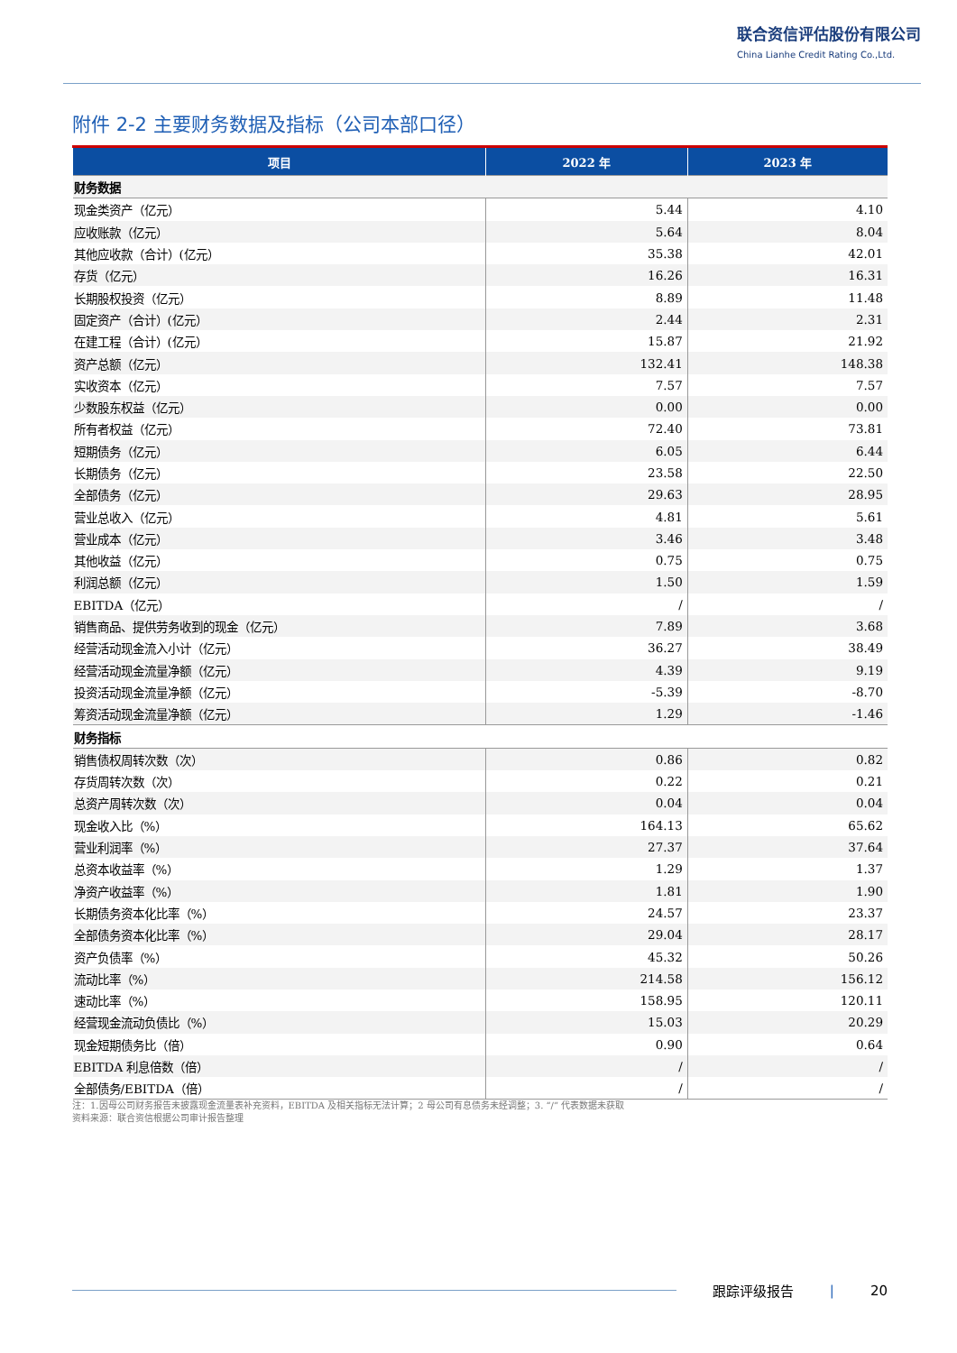联合资信评估股份有限公司
China Lianhe Credit Rating Co.,Ltd.
附件 2-2 主要财务数据及指标（公司本部口径）
| 项目 | 2022 年 | 2023 年 |
| --- | --- | --- |
| 财务数据 | | |
| 现金类资产（亿元） | 5.44 | 4.10 |
| 应收账款（亿元） | 5.64 | 8.04 |
| 其他应收款（合计）(亿元） | 35.38 | 42.01 |
| 存货（亿元） | 16.26 | 16.31 |
| 长期股权投资（亿元） | 8.89 | 11.48 |
| 固定资产（合计）(亿元） | 2.44 | 2.31 |
| 在建工程（合计）(亿元） | 15.87 | 21.92 |
| 资产总额（亿元） | 132.41 | 148.38 |
| 实收资本（亿元） | 7.57 | 7.57 |
| 少数股东权益（亿元） | 0.00 | 0.00 |
| 所有者权益（亿元） | 72.40 | 73.81 |
| 短期债务（亿元） | 6.05 | 6.44 |
| 长期债务（亿元） | 23.58 | 22.50 |
| 全部债务（亿元） | 29.63 | 28.95 |
| 营业总收入（亿元） | 4.81 | 5.61 |
| 营业成本（亿元） | 3.46 | 3.48 |
| 其他收益（亿元） | 0.75 | 0.75 |
| 利润总额（亿元） | 1.50 | 1.59 |
| EBITDA（亿元） | / | / |
| 销售商品、提供劳务收到的现金（亿元） | 7.89 | 3.68 |
| 经营活动现金流入小计（亿元） | 36.27 | 38.49 |
| 经营活动现金流量净额（亿元） | 4.39 | 9.19 |
| 投资活动现金流量净额（亿元） | -5.39 | -8.70 |
| 筹资活动现金流量净额（亿元） | 1.29 | -1.46 |
| 财务指标 | | |
| 销售债权周转次数（次） | 0.86 | 0.82 |
| 存货周转次数（次） | 0.22 | 0.21 |
| 总资产周转次数（次） | 0.04 | 0.04 |
| 现金收入比（%） | 164.13 | 65.62 |
| 营业利润率（%） | 27.37 | 37.64 |
| 总资本收益率（%） | 1.29 | 1.37 |
| 净资产收益率（%） | 1.81 | 1.90 |
| 长期债务资本化比率（%） | 24.57 | 23.37 |
| 全部债务资本化比率（%） | 29.04 | 28.17 |
| 资产负债率（%） | 45.32 | 50.26 |
| 流动比率（%） | 214.58 | 156.12 |
| 速动比率（%） | 158.95 | 120.11 |
| 经营现金流动负债比（%） | 15.03 | 20.29 |
| 现金短期债务比（倍） | 0.90 | 0.64 |
| EBITDA 利息倍数（倍） | / | / |
| 全部债务/EBITDA（倍） | / | / |
注：1.因母公司财务报告未披露现金流量表补充资料，EBITDA 及相关指标无法计算；2 母公司有息债务未经调整；3. “/” 代表数据未获取
资料来源：联合资信根据公司审计报告整理
跟踪评级报告 | 20